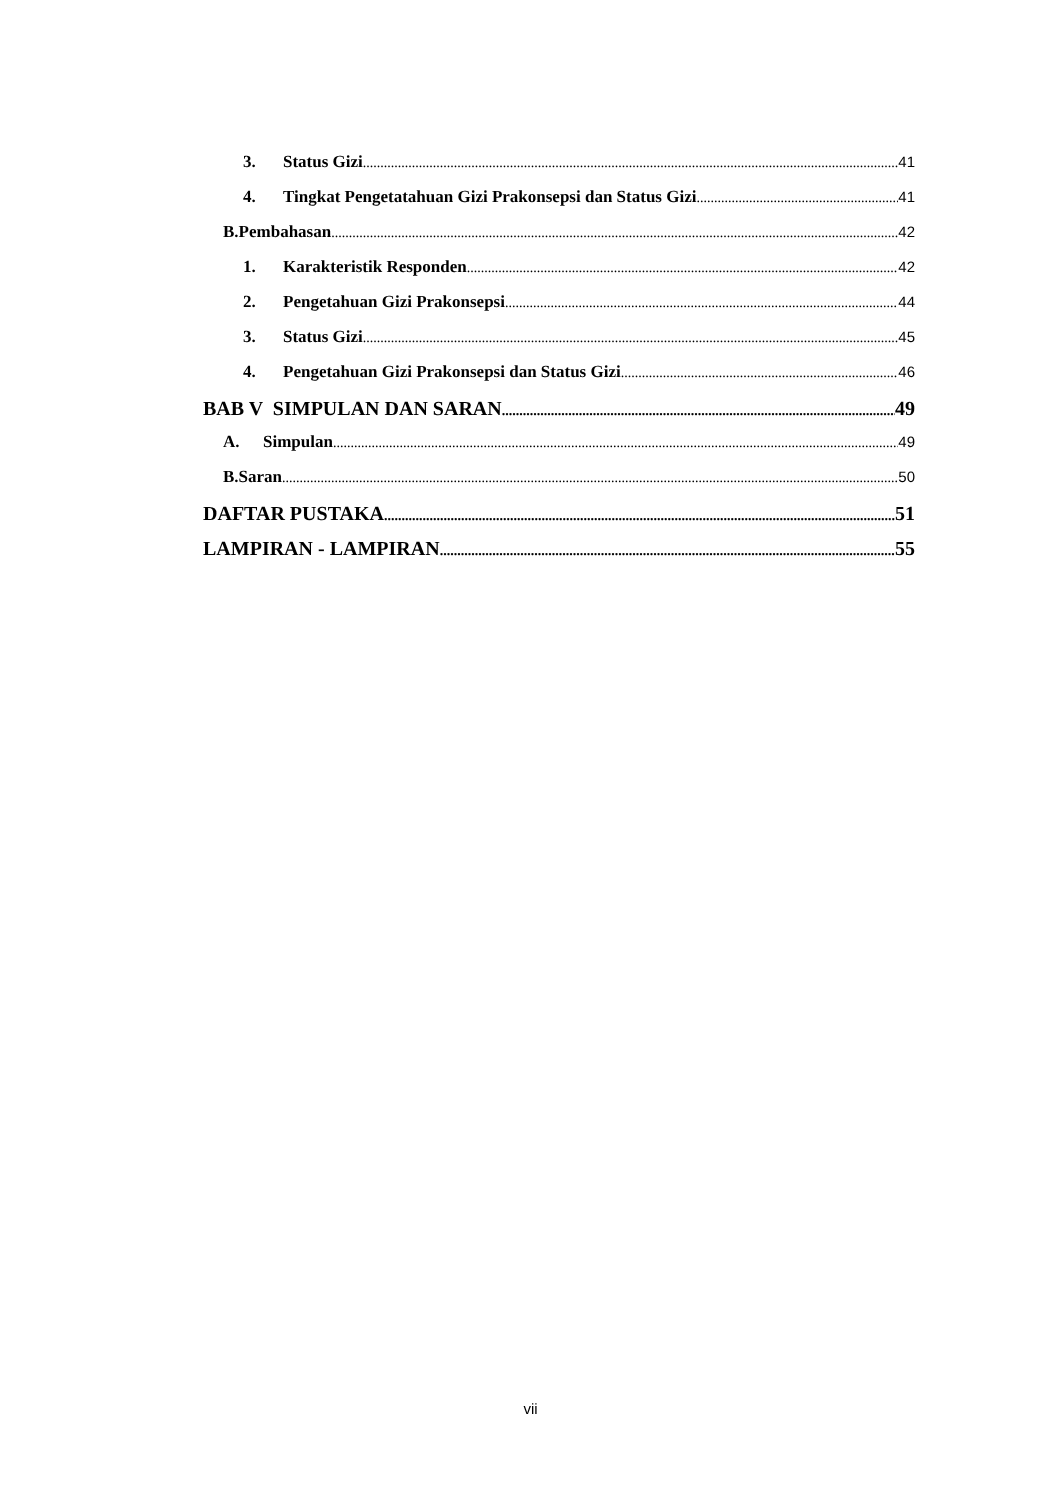3. Status Gizi 41
4. Tingkat Pengetatahuan Gizi Prakonsepsi dan Status Gizi 41
B.Pembahasan 42
1. Karakteristik Responden 42
2. Pengetahuan Gizi Prakonsepsi 44
3. Status Gizi 45
4. Pengetahuan Gizi Prakonsepsi dan Status Gizi 46
BAB V SIMPULAN DAN SARAN 49
A. Simpulan 49
B.Saran 50
DAFTAR PUSTAKA 51
LAMPIRAN - LAMPIRAN 55
vii